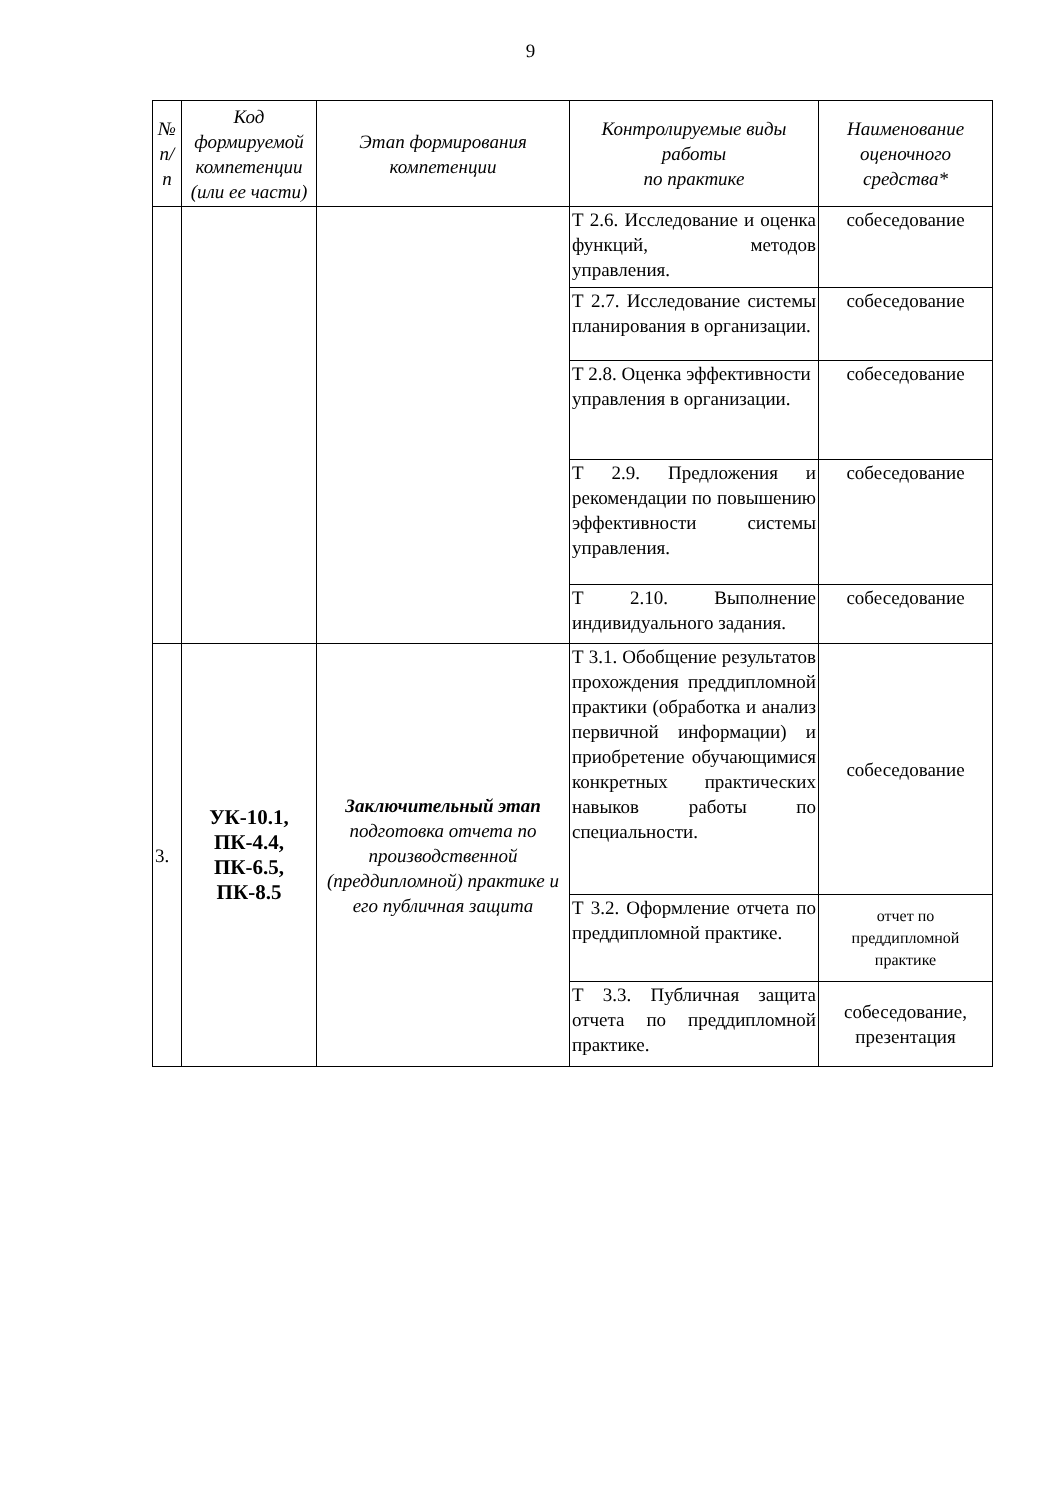9
| № п/п | Код формируемой компетенции (или ее части) | Этап формирования компетенции | Контролируемые виды работы по практике | Наименование оценочного средства* |
| --- | --- | --- | --- | --- |
| | | | Т 2.6. Исследование и оценка функций, методов управления. | собеседование |
| | | | Т 2.7. Исследование системы планирования в организации. | собеседование |
| | | | Т 2.8. Оценка эффективности управления в организации. | собеседование |
| | | | Т 2.9. Предложения и рекомендации по повышению эффективности системы управления. | собеседование |
| | | | Т 2.10. Выполнение индивидуального задания. | собеседование |
| 3. | УК-10.1, ПК-4.4, ПК-6.5, ПК-8.5 | Заключительный этап подготовка отчета по производственной (преддипломной) практике и его публичная защита | Т 3.1. Обобщение результатов прохождения преддипломной практики (обработка и анализ первичной информации) и приобретение обучающимися конкретных практических навыков работы по специальности. | собеседование |
| | | | Т 3.2. Оформление отчета по преддипломной практике. | отчет по преддипломной практике |
| | | | Т 3.3. Публичная защита отчета по преддипломной практике. | собеседование, презентация |